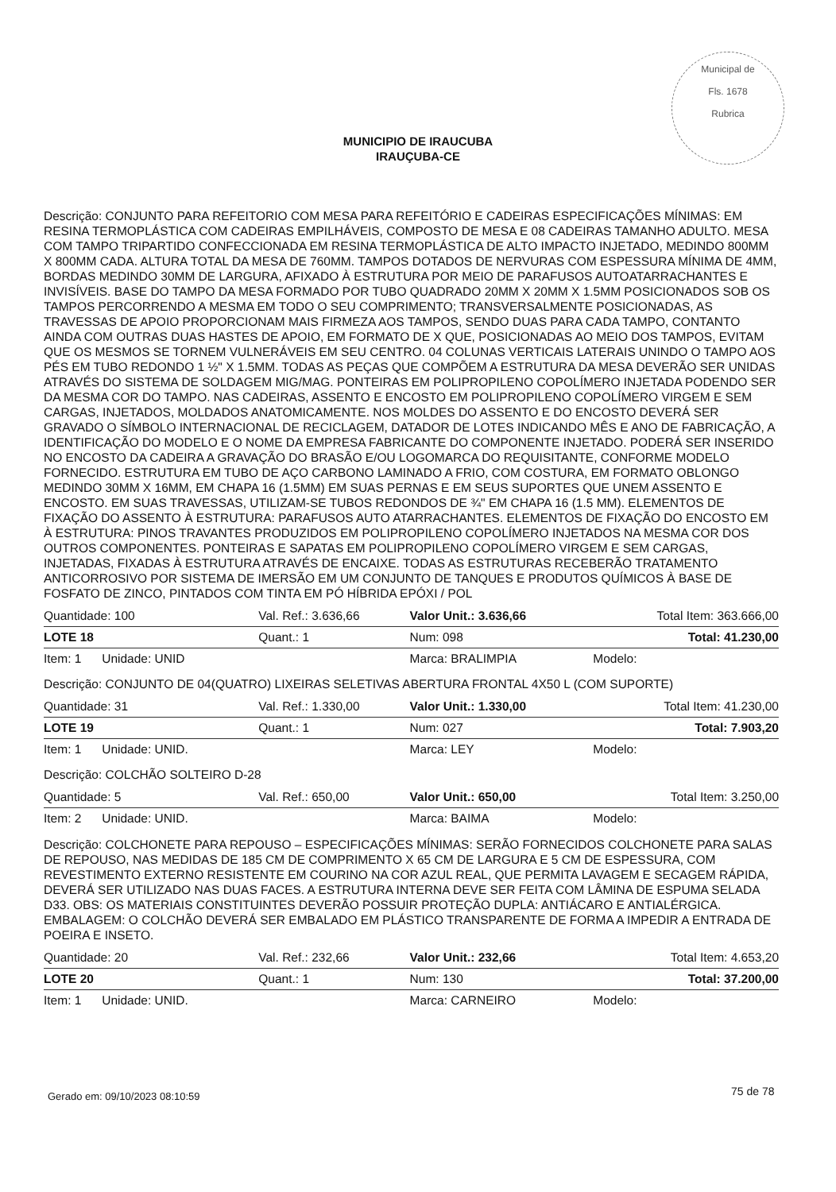Municipal de
Fls. 1678
Rubrica
MUNICIPIO DE IRAUCUBA
IRAUÇUBA-CE
Descrição: CONJUNTO PARA REFEITORIO COM MESA PARA REFEITÓRIO E CADEIRAS ESPECIFICAÇÕES MÍNIMAS: EM RESINA TERMOPLÁSTICA COM CADEIRAS EMPILHÁVEIS, COMPOSTO DE MESA E 08 CADEIRAS TAMANHO ADULTO. MESA COM TAMPO TRIPARTIDO CONFECCIONADA EM RESINA TERMOPLÁSTICA DE ALTO IMPACTO INJETADO, MEDINDO 800MM X 800MM CADA. ALTURA TOTAL DA MESA DE 760MM. TAMPOS DOTADOS DE NERVURAS COM ESPESSURA MÍNIMA DE 4MM, BORDAS MEDINDO 30MM DE LARGURA, AFIXADO À ESTRUTURA POR MEIO DE PARAFUSOS AUTOATARRACHANTES E INVISÍVEIS. BASE DO TAMPO DA MESA FORMADO POR TUBO QUADRADO 20MM X 20MM X 1.5MM POSICIONADOS SOB OS TAMPOS PERCORRENDO A MESMA EM TODO O SEU COMPRIMENTO; TRANSVERSALMENTE POSICIONADAS, AS TRAVESSAS DE APOIO PROPORCIONAM MAIS FIRMEZA AOS TAMPOS, SENDO DUAS PARA CADA TAMPO, CONTANTO AINDA COM OUTRAS DUAS HASTES DE APOIO, EM FORMATO DE X QUE, POSICIONADAS AO MEIO DOS TAMPOS, EVITAM QUE OS MESMOS SE TORNEM VULNERÁVEIS EM SEU CENTRO. 04 COLUNAS VERTICAIS LATERAIS UNINDO O TAMPO AOS PÉS EM TUBO REDONDO 1 ½" X 1.5MM. TODAS AS PEÇAS QUE COMPÕEM A ESTRUTURA DA MESA DEVERÃO SER UNIDAS ATRAVÉS DO SISTEMA DE SOLDAGEM MIG/MAG. PONTEIRAS EM POLIPROPILENO COPOLÍMERO INJETADA PODENDO SER DA MESMA COR DO TAMPO. NAS CADEIRAS, ASSENTO E ENCOSTO EM POLIPROPILENO COPOLÍMERO VIRGEM E SEM CARGAS, INJETADOS, MOLDADOS ANATOMICAMENTE. NOS MOLDES DO ASSENTO E DO ENCOSTO DEVERÁ SER GRAVADO O SÍMBOLO INTERNACIONAL DE RECICLAGEM, DATADOR DE LOTES INDICANDO MÊS E ANO DE FABRICAÇÃO, A IDENTIFICAÇÃO DO MODELO E O NOME DA EMPRESA FABRICANTE DO COMPONENTE INJETADO. PODERÁ SER INSERIDO NO ENCOSTO DA CADEIRA A GRAVAÇÃO DO BRASÃO E/OU LOGOMARCA DO REQUISITANTE, CONFORME MODELO FORNECIDO. ESTRUTURA EM TUBO DE AÇO CARBONO LAMINADO A FRIO, COM COSTURA, EM FORMATO OBLONGO MEDINDO 30MM X 16MM, EM CHAPA 16 (1.5MM) EM SUAS PERNAS E EM SEUS SUPORTES QUE UNEM ASSENTO E ENCOSTO. EM SUAS TRAVESSAS, UTILIZAM-SE TUBOS REDONDOS DE ¾" EM CHAPA 16 (1.5 MM). ELEMENTOS DE FIXAÇÃO DO ASSENTO À ESTRUTURA: PARAFUSOS AUTO ATARRACHANTES. ELEMENTOS DE FIXAÇÃO DO ENCOSTO EM À ESTRUTURA: PINOS TRAVANTES PRODUZIDOS EM POLIPROPILENO COPOLÍMERO INJETADOS NA MESMA COR DOS OUTROS COMPONENTES. PONTEIRAS E SAPATAS EM POLIPROPILENO COPOLÍMERO VIRGEM E SEM CARGAS, INJETADAS, FIXADAS À ESTRUTURA ATRAVÉS DE ENCAIXE. TODAS AS ESTRUTURAS RECEBERÃO TRATAMENTO ANTICORROSIVO POR SISTEMA DE IMERSÃO EM UM CONJUNTO DE TANQUES E PRODUTOS QUÍMICOS À BASE DE FOSFATO DE ZINCO, PINTADOS COM TINTA EM PÓ HÍBRIDA EPÓXI / POL
| Quantidade: 100 | Val. Ref.: 3.636,66 | Valor Unit.: 3.636,66 | Total Item: 363.666,00 |
| LOTE 18 | Quant.: 1 | Num: 098 | Total: 41.230,00 |
| Item: 1 Unidade: UNID | | Marca: BRALIMPIA | Modelo: |
| Descrição: CONJUNTO DE 04(QUATRO) LIXEIRAS SELETIVAS ABERTURA FRONTAL 4X50 L (COM SUPORTE) | | | |
| Quantidade: 31 | Val. Ref.: 1.330,00 | Valor Unit.: 1.330,00 | Total Item: 41.230,00 |
| LOTE 19 | Quant.: 1 | Num: 027 | Total: 7.903,20 |
| Item: 1 Unidade: UNID. | | Marca: LEY | Modelo: |
| Descrição: COLCHÃO SOLTEIRO D-28 | | | |
| Quantidade: 5 | Val. Ref.: 650,00 | Valor Unit.: 650,00 | Total Item: 3.250,00 |
| Item: 2 Unidade: UNID. | | Marca: BAIMA | Modelo: |
| Descrição: COLCHONETE PARA REPOUSO – ESPECIFICAÇÕES MÍNIMAS: SERÃO FORNECIDOS COLCHONETE PARA SALAS DE REPOUSO, NAS MEDIDAS DE 185 CM DE COMPRIMENTO X 65 CM DE LARGURA E 5 CM DE ESPESSURA, COM REVESTIMENTO EXTERNO RESISTENTE EM COURINO NA COR AZUL REAL, QUE PERMITA LAVAGEM E SECAGEM RÁPIDA, DEVERÁ SER UTILIZADO NAS DUAS FACES. A ESTRUTURA INTERNA DEVE SER FEITA COM LÂMINA DE ESPUMA SELADA D33. OBS: OS MATERIAIS CONSTITUINTES DEVERÃO POSSUIR PROTEÇÃO DUPLA: ANTIÁCARO E ANTIALÉRGICA. EMBALAGEM: O COLCHÃO DEVERÁ SER EMBALADO EM PLÁSTICO TRANSPARENTE DE FORMA A IMPEDIR A ENTRADA DE POEIRA E INSETO. | | | |
| Quantidade: 20 | Val. Ref.: 232,66 | Valor Unit.: 232,66 | Total Item: 4.653,20 |
| LOTE 20 | Quant.: 1 | Num: 130 | Total: 37.200,00 |
| Item: 1 Unidade: UNID. | | Marca: CARNEIRO | Modelo: |
75 de 78
Gerado em: 09/10/2023 08:10:59